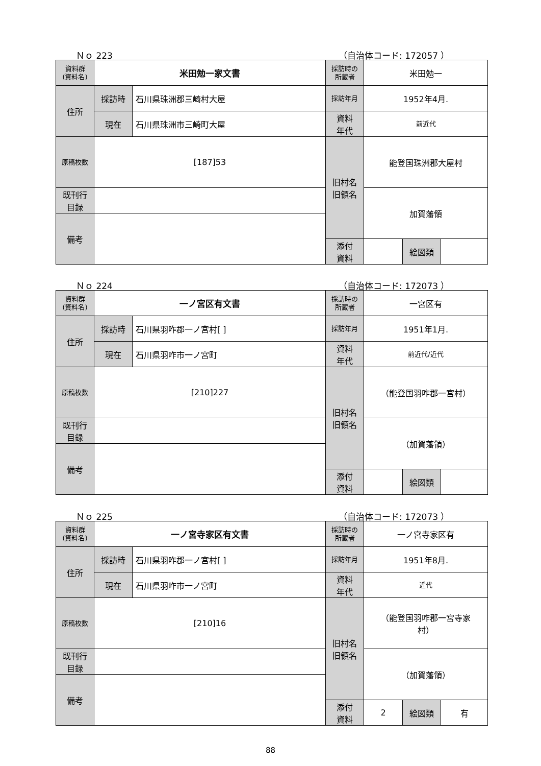Ｎｏ 223 （自治体コード: 172057 ）
| 資料群 (資料名) | 米田勉一家文書 | | 採訪時の 所蔵者 | 米田勉一 | | |
| 住所 | 採訪時 | 石川県珠洲郡三崎村大屋 | 採訪年月 | 1952年4月. | | |
| | 現在 | 石川県珠洲市三崎町大屋 | 資料 年代 | 前近代 | | |
| 原稿枚数 | [187]53 | | 旧村名 旧領名 | 能登国珠洲郡大屋村 | | |
| 既刊行 目録 | | | | 加賀藩領 | | |
| 備考 | | | | | | |
| | | | 添付 資料 | | 絵図類 | |
Ｎｏ 224 （自治体コード: 172073 ）
| 資料群 (資料名) | 一ノ宮区有文書 | | 採訪時の 所蔵者 | 一宮区有 | | |
| 住所 | 採訪時 | 石川県羽咋郡一ノ宮村[ ] | 採訪年月 | 1951年1月. | | |
| | 現在 | 石川県羽咋市一ノ宮町 | 資料 年代 | 前近代/近代 | | |
| 原稿枚数 | [210]227 | | 旧村名 旧領名 | （能登国羽咋郡一宮村） | | |
| 既刊行 目録 | | | | （加賀藩領） | | |
| 備考 | | | | | | |
| | | | 添付 資料 | | 絵図類 | |
Ｎｏ 225 （自治体コード: 172073 ）
| 資料群 (資料名) | 一ノ宮寺家区有文書 | | 採訪時の 所蔵者 | 一ノ宮寺家区有 | | |
| 住所 | 採訪時 | 石川県羽咋郡一ノ宮村[ ] | 採訪年月 | 1951年8月. | | |
| | 現在 | 石川県羽咋市一ノ宮町 | 資料 年代 | 近代 | | |
| 原稿枚数 | [210]16 | | 旧村名 旧領名 | （能登国羽咋郡一宮寺家 村） | | |
| 既刊行 目録 | | | | （加賀藩領） | | |
| 備考 | | | | | | |
| | | | 添付 資料 | 2 | 絵図類 | 有 |
88